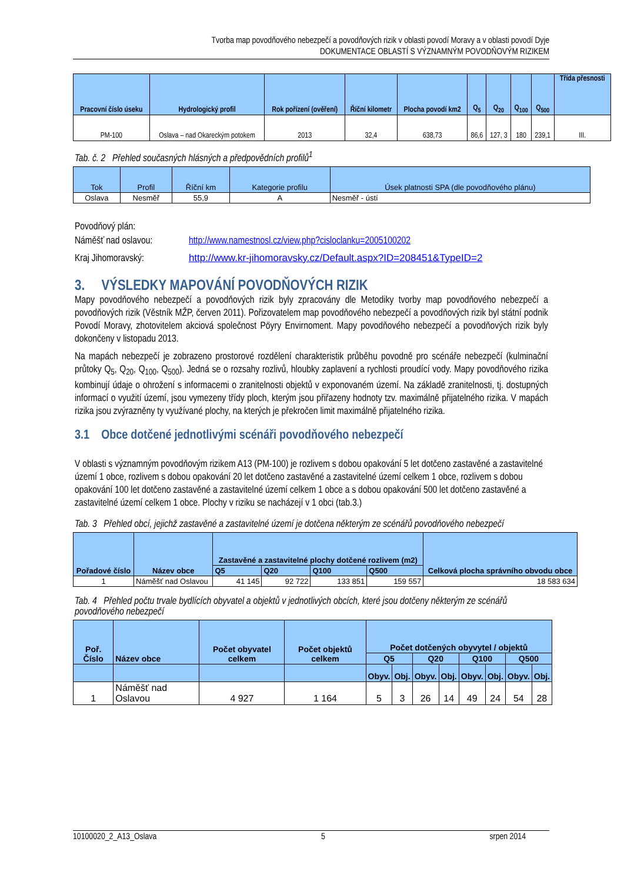Tvorba map povodňového nebezpečí a povodňových rizik v oblasti povodí Moravy a v oblasti povodí Dyje
DOKUMENTACE OBLASTÍ S VÝZNAMNÝM POVODŇOVÝM RIZIKEM
| Pracovní číslo úseku | Hydrologický profil | Rok pořízení (ověření) | Říční kilometr | Plocha povodí km2 | Q<sub>5</sub> | Q<sub>20</sub> | Q<sub>100</sub> | Q<sub>500</sub> | Třída přesnosti |
| --- | --- | --- | --- | --- | --- | --- | --- | --- | --- |
| PM-100 | Oslava – nad Okareckým potokem | 2013 | 32,4 | 638,73 | 86,6 | 127, 3 | 180 | 239,1 | III. |
Tab. č. 2 Přehled současných hlásných a předpovědních profilů<sup>1</sup>
| Tok | Profil | Říční km | Kategorie profilu | Úsek platnosti SPA (dle povodňového plánu) |
| --- | --- | --- | --- | --- |
| Oslava | Nesměř | 55,9 | A | Nesměř - ústí |
Povodňový plán:
Náměšť nad oslavou: http://www.namestnosl.cz/view.php?cisloclanku=2005100202
Kraj Jihomoravský: http://www.kr-jihomoravsky.cz/Default.aspx?ID=208451&TypeID=2
3. VÝSLEDKY MAPOVÁNÍ POVODŇOVÝCH RIZIK
Mapy povodňového nebezpečí a povodňových rizik byly zpracovány dle Metodiky tvorby map povodňového nebezpečí a povodňových rizik (Věstník MŽP, červen 2011). Pořizovatelem map povodňového nebezpečí a povodňových rizik byl státní podnik Povodí Moravy, zhotovitelem akciová společnost Pöyry Envirnoment. Mapy povodňového nebezpečí a povodňových rizik byly dokončeny v listopadu 2013.
Na mapách nebezpečí je zobrazeno prostorové rozdělení charakteristik průběhu povodně pro scénáře nebezpečí (kulminační průtoky Q<sub>5</sub>, Q<sub>20</sub>, Q<sub>100</sub>, Q<sub>500</sub>). Jedná se o rozsahy rozlivů, hloubky zaplavení a rychlosti proudící vody. Mapy povodňového rizika kombinují údaje o ohrožení s informacemi o zranitelnosti objektů v exponovaném území. Na základě zranitelnosti, tj. dostupných informací o využití území, jsou vymezeny třídy ploch, kterým jsou přiřazeny hodnoty tzv. maximálně přijatelného rizika. V mapách rizika jsou zvýrazněny ty využívané plochy, na kterých je překročen limit maximálně přijatelného rizika.
3.1 Obce dotčené jednotlivými scénáři povodňového nebezpečí
V oblasti s významným povodňovým rizikem A13 (PM-100) je rozlivem s dobou opakování 5 let dotčeno zastavěné a zastavitelné území 1 obce, rozlivem s dobou opakování 20 let dotčeno zastavěné a zastavitelné území celkem 1 obce, rozlivem s dobou opakování 100 let dotčeno zastavěné a zastavitelné území celkem 1 obce a s dobou opakování 500 let dotčeno zastavěné a zastavitelné území celkem 1 obce. Plochy v riziku se nacházejí v 1 obci (tab.3.)
Tab. 3 Přehled obcí, jejichž zastavěné a zastavitelné území je dotčena některým ze scénářů povodňového nebezpečí
| Pořadové číslo | Název obce | Zastavěné a zastavitelné plochy dotčené rozlivem (m2) | | | | Celková plocha správního obvodu obce |
| --- | --- | --- | --- | --- | --- | --- |
| | | Q5 | Q20 | Q100 | Q500 | |
| 1 | Náměšť nad Oslavou | 41 145 | 92 722 | 133 851 | 159 557 | 18 583 634 |
Tab. 4 Přehled počtu trvale bydlících obyvatel a objektů v jednotlivých obcích, které jsou dotčeny některým ze scénářů povodňového nebezpečí
| Poř. Číslo | Název obce | Počet obyvatel celkem | Počet objektů celkem | Počet dotčených obyvytel / objektů | | | | | | | |
| --- | --- | --- | --- | --- | --- | --- | --- | --- | --- | --- | --- |
| | | | | Q5 | | Q20 | | Q100 | | Q500 | |
| | | | | Obyv. | Obj. | Obyv. | Obj. | Obyv. | Obj. | Obyv. | Obj. |
| 1 | Náměšť nad Oslavou | 4 927 | 1 164 | 5 | 3 | 26 | 14 | 49 | 24 | 54 | 28 |
10100020_2_A13_Oslava 5 srpen 2014